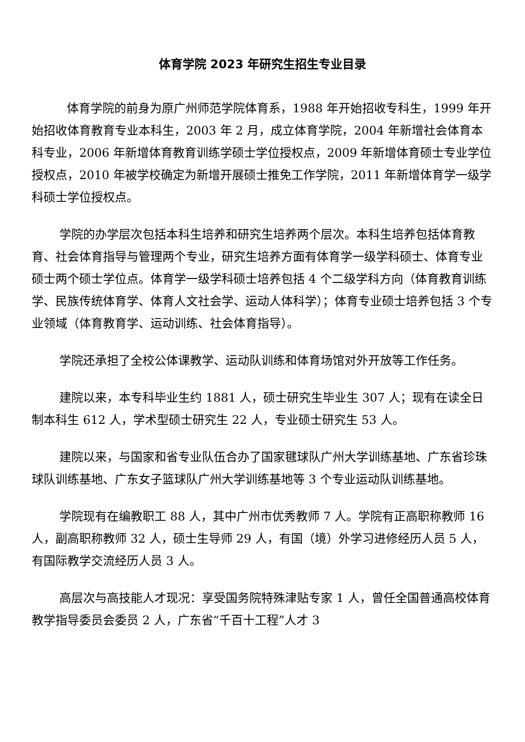体育学院 2023 年研究生招生专业目录
体育学院的前身为原广州师范学院体育系，1988 年开始招收专科生，1999 年开始招收体育教育专业本科生，2003 年 2 月，成立体育学院，2004 年新增社会体育本科专业，2006 年新增体育教育训练学硕士学位授权点，2009 年新增体育硕士专业学位授权点，2010 年被学校确定为新增开展硕士推免工作学院，2011 年新增体育学一级学科硕士学位授权点。
学院的办学层次包括本科生培养和研究生培养两个层次。本科生培养包括体育教育、社会体育指导与管理两个专业，研究生培养方面有体育学一级学科硕士、体育专业硕士两个硕士学位点。体育学一级学科硕士培养包括 4 个二级学科方向（体育教育训练学、民族传统体育学、体育人文社会学、运动人体科学）；体育专业硕士培养包括 3 个专业领域（体育教育学、运动训练、社会体育指导）。
学院还承担了全校公体课教学、运动队训练和体育场馆对外开放等工作任务。
建院以来，本专科毕业生约 1881 人，硕士研究生毕业生 307 人；现有在读全日制本科生 612 人，学术型硕士研究生 22 人，专业硕士研究生 53 人。
建院以来，与国家和省专业队伍合办了国家毽球队广州大学训练基地、广东省珍珠球队训练基地、广东女子篮球队广州大学训练基地等 3 个专业运动队训练基地。
学院现有在编教职工 88 人，其中广州市优秀教师 7 人。学院有正高职称教师 16 人，副高职称教师 32 人，硕士生导师 29 人，有国（境）外学习进修经历人员 5 人，有国际教学交流经历人员 3 人。
高层次与高技能人才现况：享受国务院特殊津贴专家 1 人，曾任全国普通高校体育教学指导委员会委员 2 人，广东省“千百十工程”人才 3